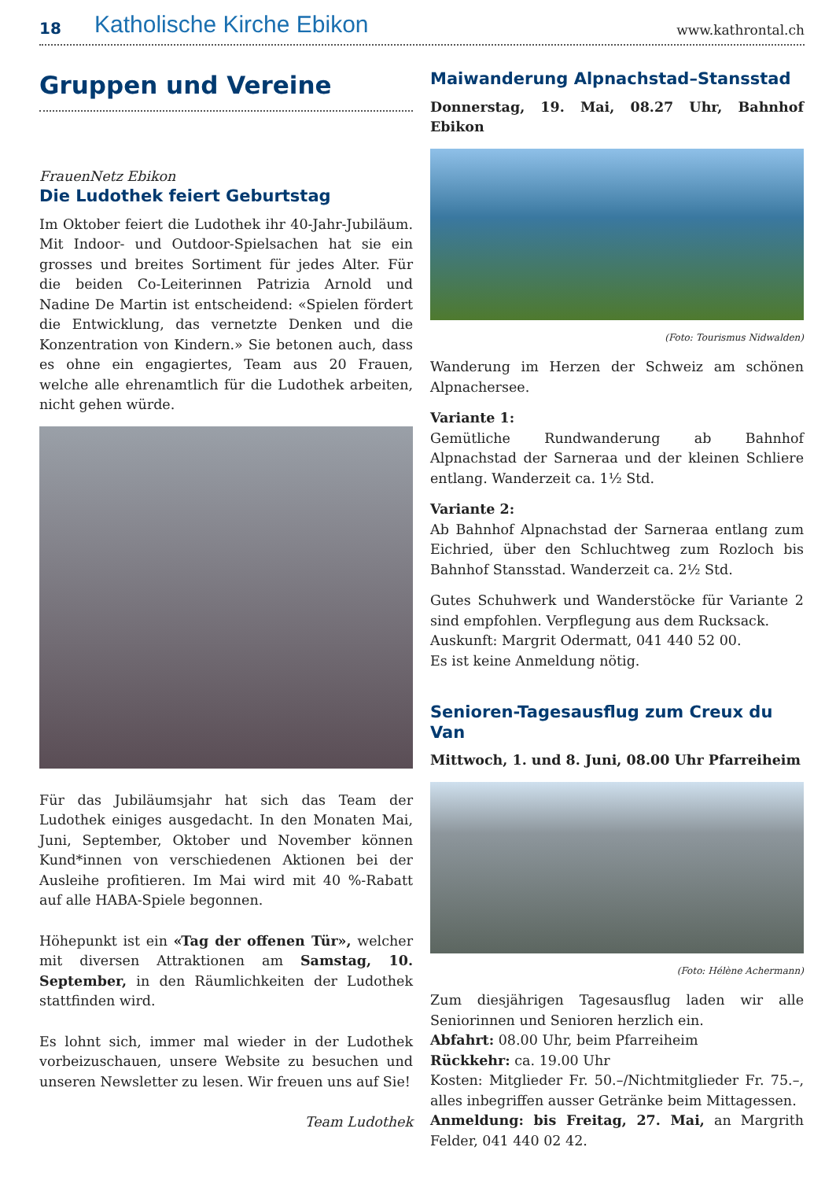18
Katholische Kirche Ebikon
www.kathrontal.ch
Gruppen und Vereine
FrauenNetz Ebikon
Die Ludothek feiert Geburtstag
Im Oktober feiert die Ludothek ihr 40-Jahr-Jubiläum. Mit Indoor- und Outdoor-Spielsachen hat sie ein grosses und breites Sortiment für jedes Alter. Für die beiden Co-Leiterinnen Patrizia Arnold und Nadine De Martin ist entscheidend: «Spielen fördert die Entwicklung, das vernetzte Denken und die Konzentration von Kindern.» Sie betonen auch, dass es ohne ein engagiertes, Team aus 20 Frauen, welche alle ehrenamtlich für die Ludothek arbeiten, nicht gehen würde.
Für das Jubiläumsjahr hat sich das Team der Ludothek einiges ausgedacht. In den Monaten Mai, Juni, September, Oktober und November können Kund*innen von verschiedenen Aktionen bei der Ausleihe profitieren. Im Mai wird mit 40 %-Rabatt auf alle HABA-Spiele begonnen.
Höhepunkt ist ein «Tag der offenen Tür», welcher mit diversen Attraktionen am Samstag, 10. September, in den Räumlichkeiten der Ludothek stattfinden wird.
Es lohnt sich, immer mal wieder in der Ludothek vorbeizuschauen, unsere Website zu besuchen und unseren Newsletter zu lesen. Wir freuen uns auf Sie!
Team Ludothek
Maiwanderung Alpnachstad–Stansstad
Donnerstag, 19. Mai, 08.27 Uhr, Bahnhof Ebikon
(Foto: Tourismus Nidwalden)
Wanderung im Herzen der Schweiz am schönen Alpnachersee.
Variante 1:
Gemütliche Rundwanderung ab Bahnhof Alpnachstad der Sarneraa und der kleinen Schliere entlang. Wanderzeit ca. 1½ Std.
Variante 2:
Ab Bahnhof Alpnachstad der Sarneraa entlang zum Eichried, über den Schluchtweg zum Rozloch bis Bahnhof Stansstad. Wanderzeit ca. 2½ Std.
Gutes Schuhwerk und Wanderstöcke für Variante 2 sind empfohlen. Verpflegung aus dem Rucksack.
Auskunft: Margrit Odermatt, 041 440 52 00.
Es ist keine Anmeldung nötig.
Senioren-Tagesausflug zum Creux du Van
Mittwoch, 1. und 8. Juni, 08.00 Uhr Pfarreiheim
(Foto: Hélène Achermann)
Zum diesjährigen Tagesausflug laden wir alle Seniorinnen und Senioren herzlich ein.
Abfahrt: 08.00 Uhr, beim Pfarreiheim
Rückkehr: ca. 19.00 Uhr
Kosten: Mitglieder Fr. 50.–/Nichtmitglieder Fr. 75.–, alles inbegriffen ausser Getränke beim Mittagessen.
Anmeldung: bis Freitag, 27. Mai, an Margrith Felder, 041 440 02 42.